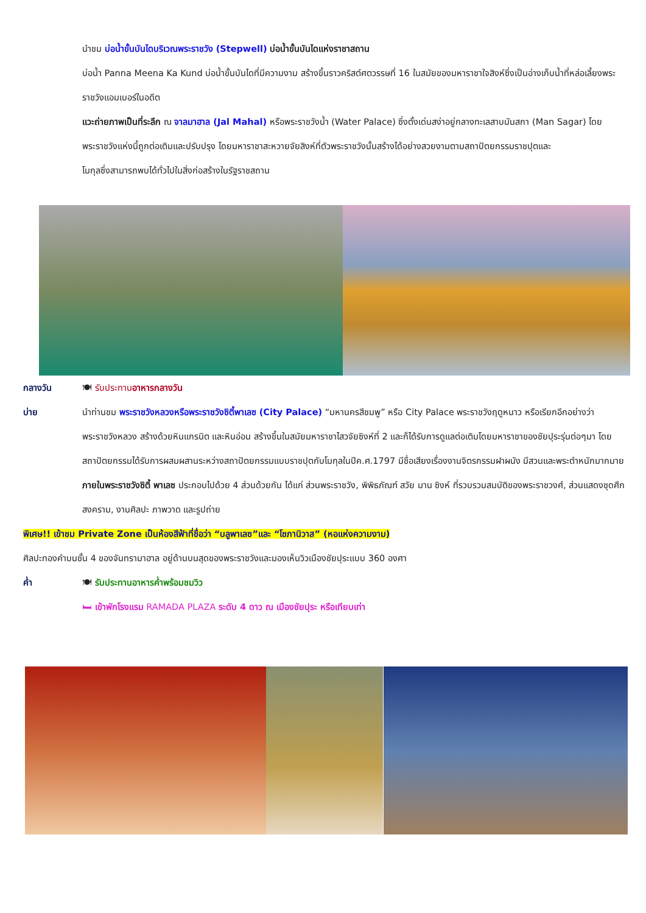นำชม บ่อน้ำขั้นบันไดบริเวณพระราชวัง (Stepwell) บ่อน้ำขั้นบันไดแห่งราชาสถาน
บ่อน้ำ Panna Meena Ka Kund บ่อน้ำขั้นบันไดที่มีความงาม สร้างขึ้นราวคริสต์ศตวรรษที่ 16 ในสมัยของมหาราชาใจสิงห์ซึ่งเป็นอ่างเก็บน้ำที่หล่อเลี้ยงพระราชวังแอมเบอร์ในอดีต
แวะถ่ายภาพเป็นที่ระลึก ณ จาลมาฮาล (Jal Mahal) หรือพระราชวังน้ำ (Water Palace) ซึ่งตั้งเด่นสง่าอยู่กลางทะเลสาบมันสกา (Man Sagar) โดยพระราชวังแห่งนี้ถูกต่อเติมและปรับปรุง โดยมหาราชาสะหวายจัยสิงห์ที่ตัวพระราชวังนั้นสร้างได้อย่างสวยงามตามสถาปัตยกรรมราชปุตและ
โมกุลซึ่งสามารถพบได้ทั่วไปในสิ่งก่อสร้างในรัฐราชสถาน
กลางวัน 🍽 รับประทานอาหารกลางวัน
บ่าย นำท่านชม พระราชวังหลวงหรือพระราชวังซิตี้พาเลซ (City Palace) “มหานครสีชมพู” หรือ City Palace พระราชวังฤดูหนาว หรือเรียกอีกอย่างว่า พระราชวังหลวง สร้างด้วยหินแกรนิต และหินอ่อน สร้างขึ้นในสมัยมหาราชาไสวจัยซิงห์ที่ 2 และก็ได้รับการดูแลต่อเติมโดยมหาราชาของชัยปุระรุ่นต่อๆมา โดยสถาปัตยกรรมได้รับการผสมผสานระหว่างสถาปัตยกรรมแบบราชปุตกับโมกุลในปีค.ศ.1797 มีชื่อเสียงเรื่องงานจิตรกรรมฝาผนัง มีสวนและพระตำหนักมากมาย ภายในพระราชวังซิตี้ พาเลซ ประกอบไปด้วย 4 ส่วนด้วยกัน ได้แก่ ส่วนพระราชวัง, พิพิธภัณฑ์ สวัย มาน ซิงห์ ที่รวบรวมสมบัติของพระราชวงศ์, ส่วนแสดงชุดศึกสงคราม, งานศิลปะ ภาพวาด และรูปถ่าย
พิเศษ!! เข้าชม Private Zone เป็นห้องสีฟ้าที่ชื่อว่า “บลูพาเลซ”และ “โชภานิวาส” (หอแห่งความงาม)
ศิลปะทองคำบนชั้น 4 ของจันทรามาฮาล อยู่ด้านบนสุดของพระราชวังและมองเห็นวิวเมืองชัยปุระแบบ 360 องศา
ค่ำ 🍽 รับประทานอาหารค่ำพร้อมชมวิว
🛏 เข้าพักโรงแรม RAMADA PLAZA ระดับ 4 ดาว ณ เมืองชัยปุระ หรือเทียบเท่า